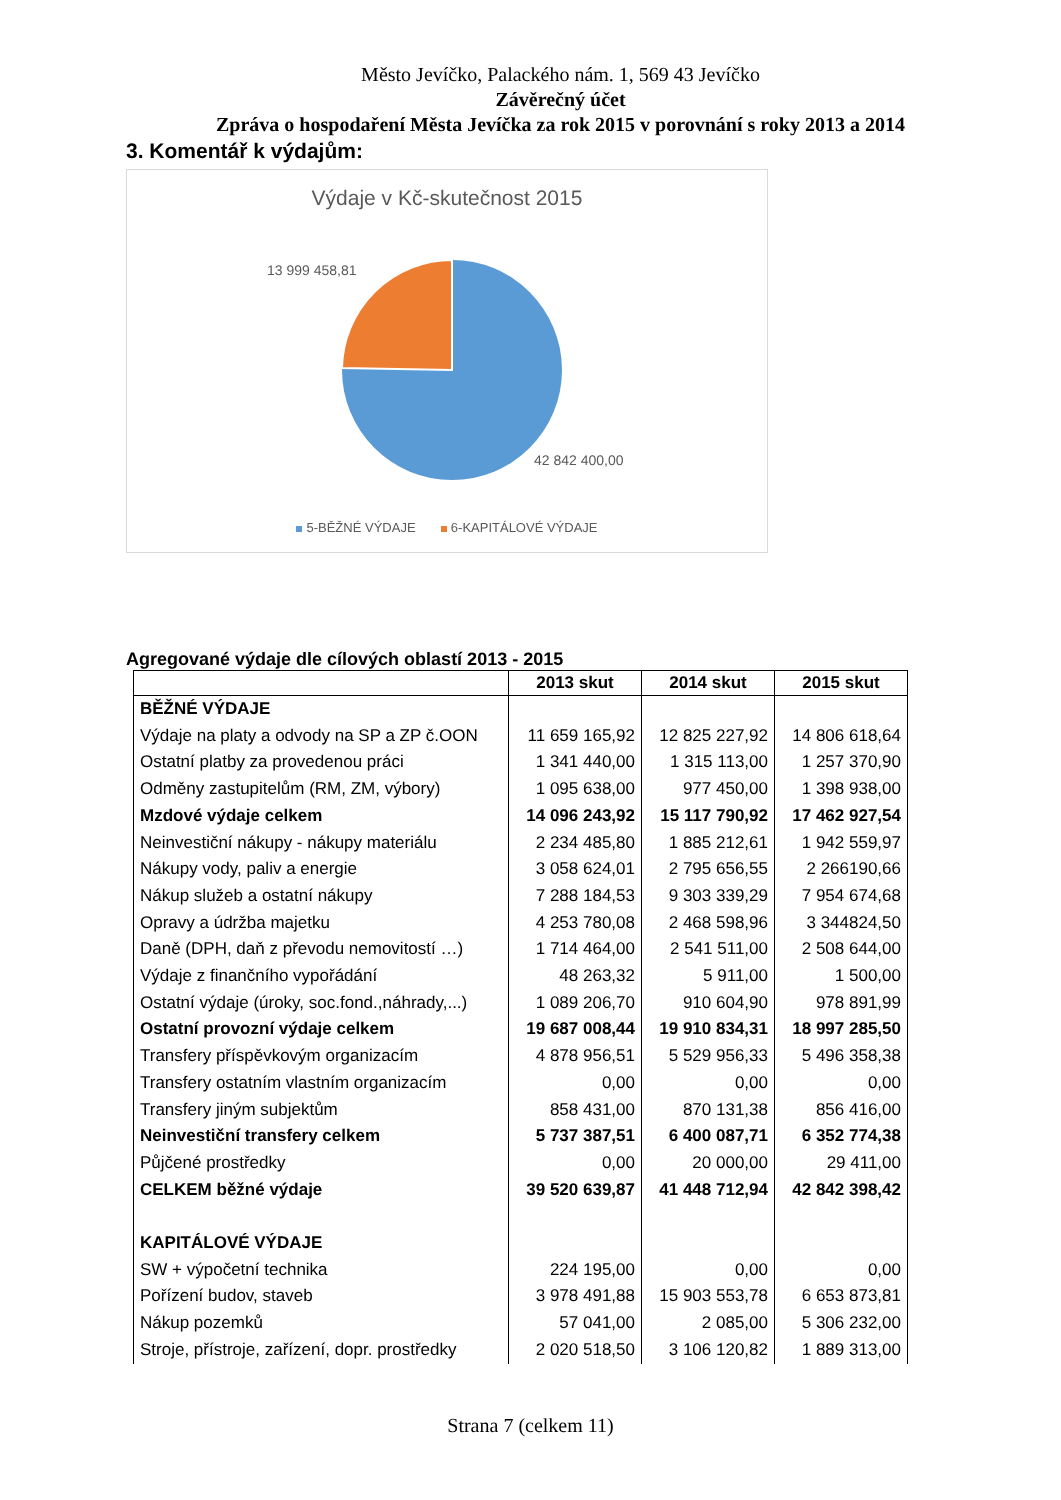Město Jevíčko, Palackého nám. 1, 569 43 Jevíčko
Závěrečný účet
Zpráva o hospodaření Města Jevíčka za rok 2015 v porovnání s roky 2013 a 2014
3. Komentář k výdajům:
Výdaje v Kč-skutečnost 2015
13 999 458,81
42 842 400,00
5-BĚŽNÉ VÝDAJE 6-KAPITÁLOVÉ VÝDAJE
Agregované výdaje dle cílových oblastí 2013 - 2015
| | 2013 skut | 2014 skut | 2015 skut |
| --- | --- | --- | --- |
| BĚŽNÉ VÝDAJE | | | |
| Výdaje na platy a odvody na SP a ZP č.OON | 11 659 165,92 | 12 825 227,92 | 14 806 618,64 |
| Ostatní platby za provedenou práci | 1 341 440,00 | 1 315 113,00 | 1 257 370,90 |
| Odměny zastupitelům (RM, ZM, výbory) | 1 095 638,00 | 977 450,00 | 1 398 938,00 |
| Mzdové výdaje celkem | 14 096 243,92 | 15 117 790,92 | 17 462 927,54 |
| Neinvestiční nákupy - nákupy materiálu | 2 234 485,80 | 1 885 212,61 | 1 942 559,97 |
| Nákupy vody, paliv a energie | 3 058 624,01 | 2 795 656,55 | 2 266190,66 |
| Nákup služeb a ostatní nákupy | 7 288 184,53 | 9 303 339,29 | 7 954 674,68 |
| Opravy a údržba majetku | 4 253 780,08 | 2 468 598,96 | 3 344824,50 |
| Daně (DPH, daň z převodu nemovitostí …) | 1 714 464,00 | 2 541 511,00 | 2 508 644,00 |
| Výdaje z finančního vypořádání | 48 263,32 | 5 911,00 | 1 500,00 |
| Ostatní výdaje (úroky, soc.fond.,náhrady,...) | 1 089 206,70 | 910 604,90 | 978 891,99 |
| Ostatní provozní výdaje celkem | 19 687 008,44 | 19 910 834,31 | 18 997 285,50 |
| Transfery příspěvkovým organizacím | 4 878 956,51 | 5 529 956,33 | 5 496 358,38 |
| Transfery ostatním vlastním organizacím | 0,00 | 0,00 | 0,00 |
| Transfery jiným subjektům | 858 431,00 | 870 131,38 | 856 416,00 |
| Neinvestiční transfery celkem | 5 737 387,51 | 6 400 087,71 | 6 352 774,38 |
| Půjčené prostředky | 0,00 | 20 000,00 | 29 411,00 |
| CELKEM běžné výdaje | 39 520 639,87 | 41 448 712,94 | 42 842 398,42 |
| KAPITÁLOVÉ VÝDAJE | | | |
| SW + výpočetní technika | 224 195,00 | 0,00 | 0,00 |
| Pořízení budov, staveb | 3 978 491,88 | 15 903 553,78 | 6 653 873,81 |
| Nákup pozemků | 57 041,00 | 2 085,00 | 5 306 232,00 |
| Stroje, přístroje, zařízení, dopr. prostředky | 2 020 518,50 | 3 106 120,82 | 1 889 313,00 |
Strana 7 (celkem 11)